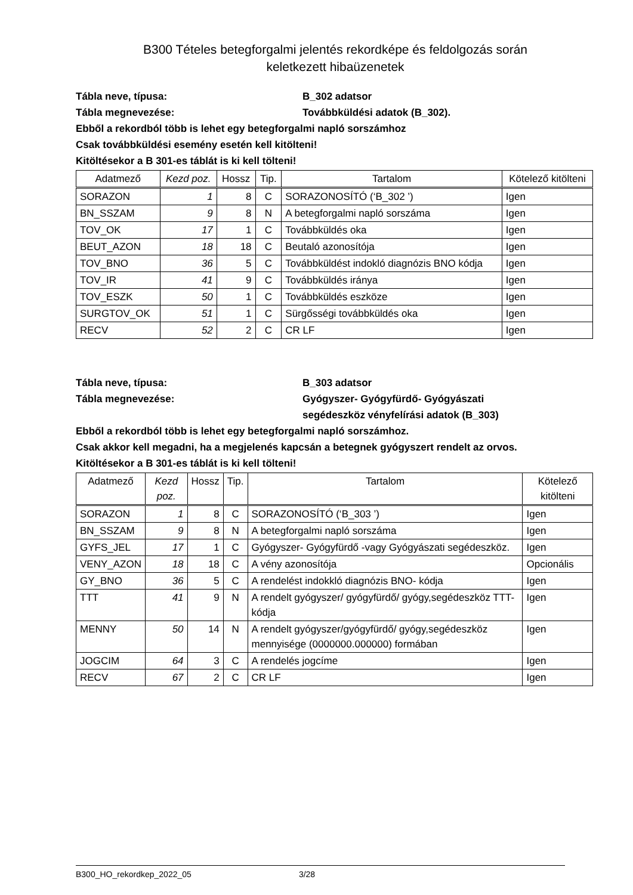B300 Tételes betegforgalmi jelentés rekordképe és feldolgozás során
keletkezett hibaüzenetek
Tábla neve, típusa: B_302 adatsor
Tábla megnevezése: Továbbküldési adatok (B_302).
Ebből a rekordból több is lehet egy betegforgalmi napló sorszámhoz
Csak továbbküldési esemény esetén kell kitölteni!
Kitöltésekor a B 301-es táblát is ki kell tölteni!
| Adatmező | Kezd poz. | Hossz | Tip. | Tartalom | Kötelező kitölteni |
| --- | --- | --- | --- | --- | --- |
| SORAZON | 1 | 8 | C | SORAZONOSÍTÓ (‘B_302 ’) | Igen |
| BN_SSZAM | 9 | 8 | N | A betegforgalmi napló sorszáma | Igen |
| TOV_OK | 17 | 1 | C | Továbbküldés oka | Igen |
| BEUT_AZON | 18 | 18 | C | Beutaló azonosítója | Igen |
| TOV_BNO | 36 | 5 | C | Továbbküldést indokló diagnózis BNO kódja | Igen |
| TOV_IR | 41 | 9 | C | Továbbküldés iránya | Igen |
| TOV_ESZK | 50 | 1 | C | Továbbküldés eszköze | Igen |
| SURGTOV_OK | 51 | 1 | C | Sürgősségi továbbküldés oka | Igen |
| RECV | 52 | 2 | C | CR LF | Igen |
Tábla neve, típusa: B_303 adatsor
Tábla megnevezése: Gyógyszer- Gyógyfürdő- Gyógyászati
segédeszköz vényfelírási adatok (B_303)
Ebből a rekordból több is lehet egy betegforgalmi napló sorszámhoz.
Csak akkor kell megadni, ha a megjelenés kapcsán a betegnek gyógyszert rendelt az orvos.
Kitöltésekor a B 301-es táblát is ki kell tölteni!
| Adatmező | Kezd poz. | Hossz | Tip. | Tartalom | Kötelező kitölteni |
| --- | --- | --- | --- | --- | --- |
| SORAZON | 1 | 8 | C | SORAZONOSÍTÓ (‘B_303 ’) | Igen |
| BN_SSZAM | 9 | 8 | N | A betegforgalmi napló sorszáma | Igen |
| GYFS_JEL | 17 | 1 | C | Gyógyszer- Gyógyfürdő -vagy Gyógyászati segédeszköz. | Igen |
| VENY_AZON | 18 | 18 | C | A vény azonosítója | Opcionális |
| GY_BNO | 36 | 5 | C | A rendelést indokkló diagnózis BNO- kódja | Igen |
| TTT | 41 | 9 | N | A rendelt gyógyszer/ gyógyfürdő/ gyógy,segédeszköz TTT- kódja | Igen |
| MENNY | 50 | 14 | N | A rendelt gyógyszer/gyógyfürdő/ gyógy,segédeszköz mennyisége (0000000.000000) formában | Igen |
| JOGCIM | 64 | 3 | C | A rendelés jogcíme | Igen |
| RECV | 67 | 2 | C | CR LF | Igen |
B300_HO_rekordkep_2022_05 3/28